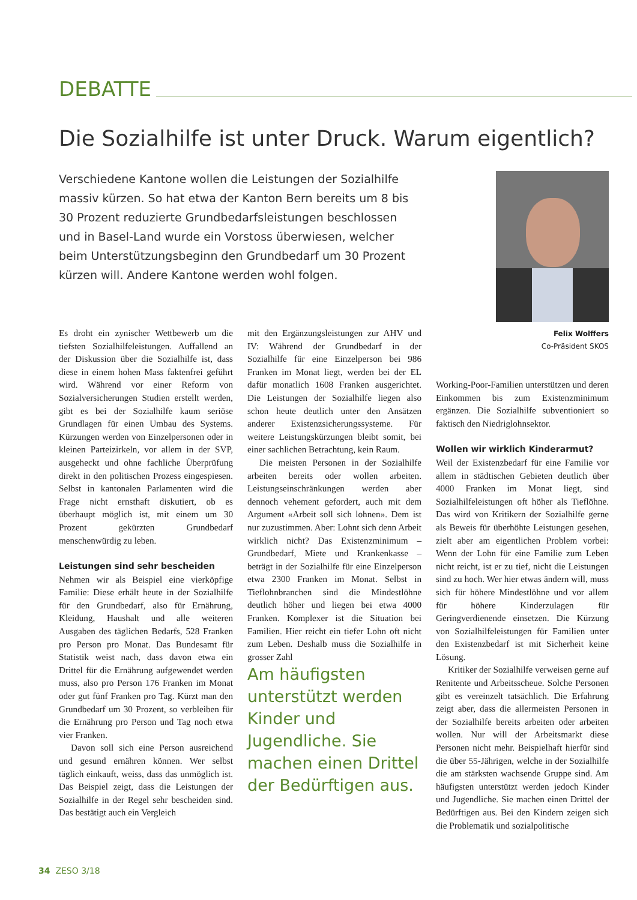DEBATTE
Die Sozialhilfe ist unter Druck. Warum eigentlich?
Verschiedene Kantone wollen die Leistungen der Sozialhilfe massiv kürzen. So hat etwa der Kanton Bern bereits um 8 bis 30 Prozent reduzierte Grundbedarfsleistungen beschlossen und in Basel-Land wurde ein Vorstoss überwiesen, welcher beim Unterstützungsbeginn den Grundbedarf um 30 Prozent kürzen will. Andere Kantone werden wohl folgen.
Felix Wolffers
Co-Präsident SKOS
Es droht ein zynischer Wettbewerb um die tiefsten Sozialhilfeleistungen. Auffallend an der Diskussion über die Sozialhilfe ist, dass diese in einem hohen Mass faktenfrei geführt wird. Während vor einer Reform von Sozialversicherungen Studien erstellt werden, gibt es bei der Sozialhilfe kaum seriöse Grundlagen für einen Umbau des Systems. Kürzungen werden von Einzelpersonen oder in kleinen Parteizirkeln, vor allem in der SVP, ausgeheckt und ohne fachliche Überprüfung direkt in den politischen Prozess eingespiesen. Selbst in kantonalen Parlamenten wird die Frage nicht ernsthaft diskutiert, ob es überhaupt möglich ist, mit einem um 30 Prozent gekürzten Grundbedarf menschenwürdig zu leben.
Leistungen sind sehr bescheiden
Nehmen wir als Beispiel eine vierköpfige Familie: Diese erhält heute in der Sozialhilfe für den Grundbedarf, also für Ernährung, Kleidung, Haushalt und alle weiteren Ausgaben des täglichen Bedarfs, 528 Franken pro Person pro Monat. Das Bundesamt für Statistik weist nach, dass davon etwa ein Drittel für die Ernährung aufgewendet werden muss, also pro Person 176 Franken im Monat oder gut fünf Franken pro Tag. Kürzt man den Grundbedarf um 30 Prozent, so verbleiben für die Ernährung pro Person und Tag noch etwa vier Franken.
Davon soll sich eine Person ausreichend und gesund ernähren können. Wer selbst täglich einkauft, weiss, dass das unmöglich ist. Das Beispiel zeigt, dass die Leistungen der Sozialhilfe in der Regel sehr bescheiden sind. Das bestätigt auch ein Vergleich
mit den Ergänzungsleistungen zur AHV und IV: Während der Grundbedarf in der Sozialhilfe für eine Einzelperson bei 986 Franken im Monat liegt, werden bei der EL dafür monatlich 1608 Franken ausgerichtet. Die Leistungen der Sozialhilfe liegen also schon heute deutlich unter den Ansätzen anderer Existenzsicherungssysteme. Für weitere Leistungskürzungen bleibt somit, bei einer sachlichen Betrachtung, kein Raum.
Die meisten Personen in der Sozialhilfe arbeiten bereits oder wollen arbeiten. Leistungseinschränkungen werden aber dennoch vehement gefordert, auch mit dem Argument «Arbeit soll sich lohnen». Dem ist nur zuzustimmen. Aber: Lohnt sich denn Arbeit wirklich nicht? Das Existenzminimum – Grundbedarf, Miete und Krankenkasse – beträgt in der Sozialhilfe für eine Einzelperson etwa 2300 Franken im Monat. Selbst in Tieflohnbranchen sind die Mindestlöhne deutlich höher und liegen bei etwa 4000 Franken. Komplexer ist die Situation bei Familien. Hier reicht ein tiefer Lohn oft nicht zum Leben. Deshalb muss die Sozialhilfe in grosser Zahl
Am häufigsten unterstützt werden Kinder und Jugendliche. Sie machen einen Drittel der Bedürftigen aus.
Working-Poor-Familien unterstützen und deren Einkommen bis zum Existenzminimum ergänzen. Die Sozialhilfe subventioniert so faktisch den Niedriglohnsektor.
Wollen wir wirklich Kinderarmut?
Weil der Existenzbedarf für eine Familie vor allem in städtischen Gebieten deutlich über 4000 Franken im Monat liegt, sind Sozialhilfeleistungen oft höher als Tieflöhne. Das wird von Kritikern der Sozialhilfe gerne als Beweis für überhöhte Leistungen gesehen, zielt aber am eigentlichen Problem vorbei: Wenn der Lohn für eine Familie zum Leben nicht reicht, ist er zu tief, nicht die Leistungen sind zu hoch. Wer hier etwas ändern will, muss sich für höhere Mindestlöhne und vor allem für höhere Kinderzulagen für Geringverdienende einsetzen. Die Kürzung von Sozialhilfeleistungen für Familien unter den Existenzbedarf ist mit Sicherheit keine Lösung.
Kritiker der Sozialhilfe verweisen gerne auf Renitente und Arbeitsscheue. Solche Personen gibt es vereinzelt tatsächlich. Die Erfahrung zeigt aber, dass die allermeisten Personen in der Sozialhilfe bereits arbeiten oder arbeiten wollen. Nur will der Arbeitsmarkt diese Personen nicht mehr. Beispielhaft hierfür sind die über 55-Jährigen, welche in der Sozialhilfe die am stärksten wachsende Gruppe sind. Am häufigsten unterstützt werden jedoch Kinder und Jugendliche. Sie machen einen Drittel der Bedürftigen aus. Bei den Kindern zeigen sich die Problematik und sozialpolitische
34 ZESO 3/18